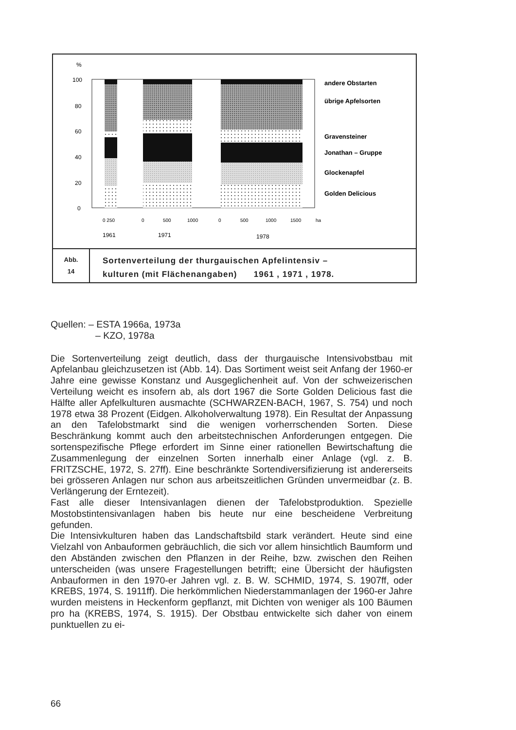%
100
80
60
40
20
0
andere Obstarten
übrige Apfelsorten
Gravensteiner
Jonathan – Gruppe
Glockenapfel
Golden Delicious
0 250
0
500
1000
0
500
1000
1500
ha
1961
1971
1978
Abb.
14
Sortenverteilung der thurgauischen Apfelintensiv –
kulturen (mit Flächenangaben) 1961 , 1971 , 1978.
Quellen: – ESTA 1966a, 1973a
– KZO, 1978a
Die Sortenverteilung zeigt deutlich, dass der thurgauische Intensivobstbau mit Apfelanbau gleichzusetzen ist (Abb. 14). Das Sortiment weist seit Anfang der 1960-er Jahre eine gewisse Konstanz und Ausgeglichenheit auf. Von der schweizerischen Verteilung weicht es insofern ab, als dort 1967 die Sorte Golden Delicious fast die Hälfte aller Apfelkulturen ausmachte (SCHWARZEN-BACH, 1967, S. 754) und noch 1978 etwa 38 Prozent (Eidgen. Alkoholverwaltung 1978). Ein Resultat der Anpassung an den Tafelobstmarkt sind die wenigen vorherrschenden Sorten. Diese Beschränkung kommt auch den arbeitstechnischen Anforderungen entgegen. Die sortenspezifische Pflege erfordert im Sinne einer rationellen Bewirtschaftung die Zusammenlegung der einzelnen Sorten innerhalb einer Anlage (vgl. z. B. FRITZSCHE, 1972, S. 27ff). Eine beschränkte Sortendiversifizierung ist andererseits bei grösseren Anlagen nur schon aus arbeitszeitlichen Gründen unvermeidbar (z. B. Verlängerung der Erntezeit).
Fast alle dieser Intensivanlagen dienen der Tafelobstproduktion. Spezielle Mostobstintensivanlagen haben bis heute nur eine bescheidene Verbreitung gefunden.
Die Intensivkulturen haben das Landschaftsbild stark verändert. Heute sind eine Vielzahl von Anbauformen gebräuchlich, die sich vor allem hinsichtlich Baumform und den Abständen zwischen den Pflanzen in der Reihe, bzw. zwischen den Reihen unterscheiden (was unsere Fragestellungen betrifft; eine Übersicht der häufigsten Anbauformen in den 1970-er Jahren vgl. z. B. W. SCHMID, 1974, S. 1907ff, oder KREBS, 1974, S. 1911ff). Die herkömmlichen Niederstammanlagen der 1960-er Jahre wurden meistens in Heckenform gepflanzt, mit Dichten von weniger als 100 Bäumen pro ha (KREBS, 1974, S. 1915). Der Obstbau entwickelte sich daher von einem punktuellen zu ei-
66